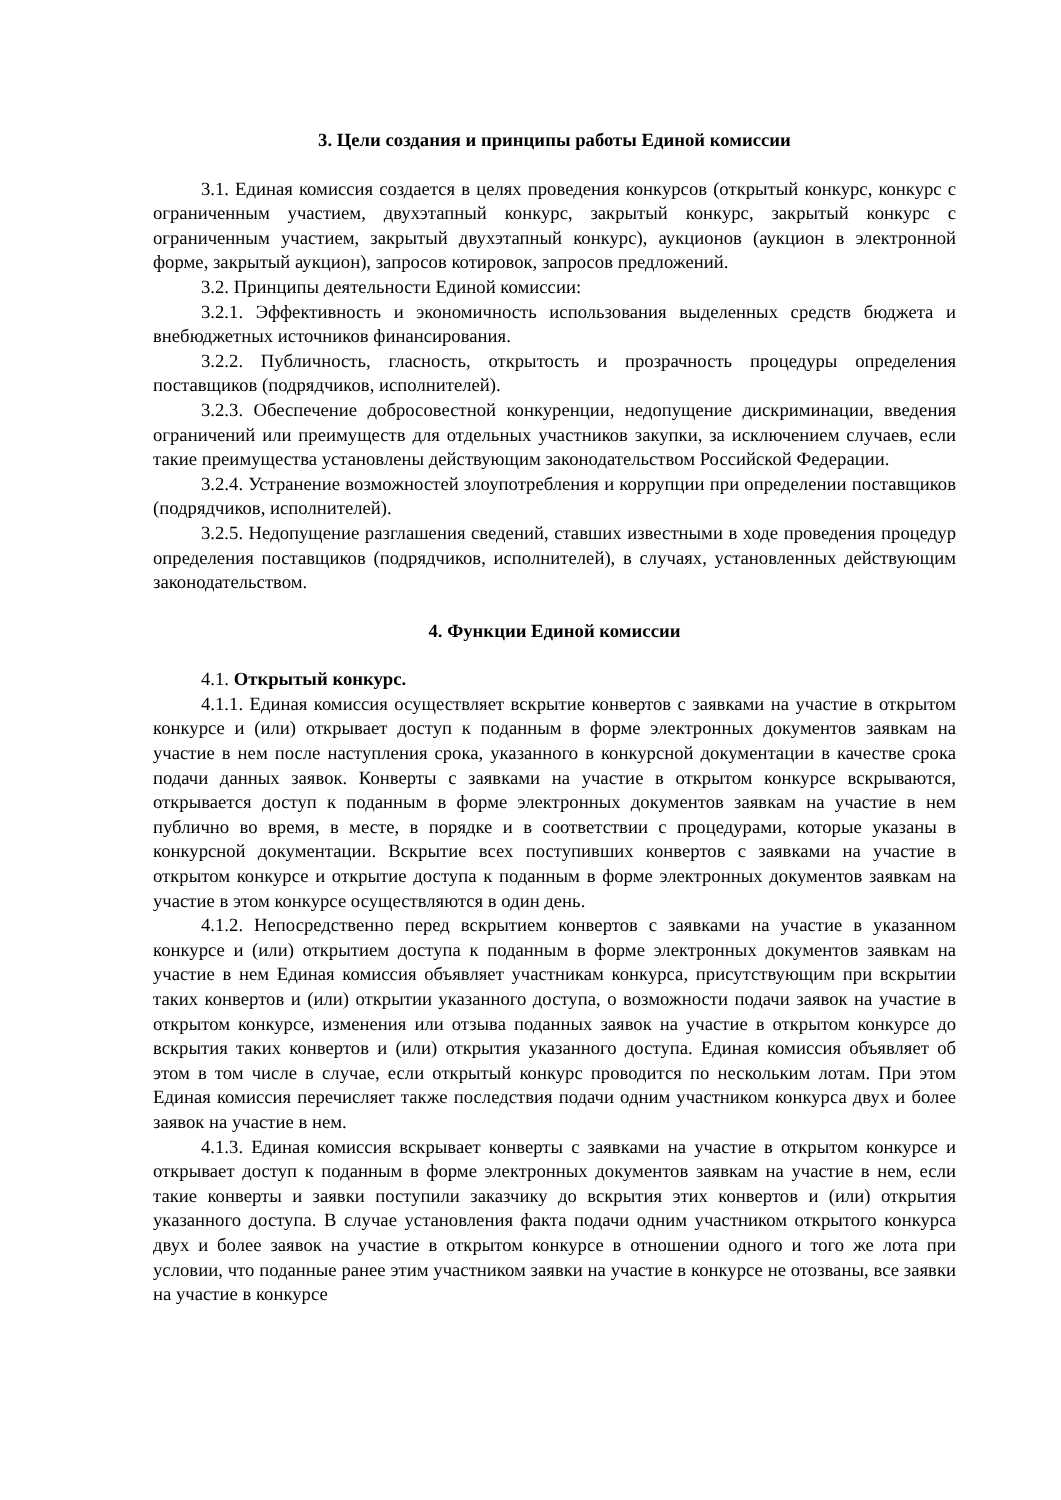3. Цели создания и принципы работы Единой комиссии
3.1. Единая комиссия создается в целях проведения конкурсов (открытый конкурс, конкурс с ограниченным участием, двухэтапный конкурс, закрытый конкурс, закрытый конкурс с ограниченным участием, закрытый двухэтапный конкурс), аукционов (аукцион в электронной форме, закрытый аукцион), запросов котировок, запросов предложений.
3.2. Принципы деятельности Единой комиссии:
3.2.1. Эффективность и экономичность использования выделенных средств бюджета и внебюджетных источников финансирования.
3.2.2. Публичность, гласность, открытость и прозрачность процедуры определения поставщиков (подрядчиков, исполнителей).
3.2.3. Обеспечение добросовестной конкуренции, недопущение дискриминации, введения ограничений или преимуществ для отдельных участников закупки, за исключением случаев, если такие преимущества установлены действующим законодательством Российской Федерации.
3.2.4. Устранение возможностей злоупотребления и коррупции при определении поставщиков (подрядчиков, исполнителей).
3.2.5. Недопущение разглашения сведений, ставших известными в ходе проведения процедур определения поставщиков (подрядчиков, исполнителей), в случаях, установленных действующим законодательством.
4. Функции Единой комиссии
4.1. Открытый конкурс.
4.1.1. Единая комиссия осуществляет вскрытие конвертов с заявками на участие в открытом конкурсе и (или) открывает доступ к поданным в форме электронных документов заявкам на участие в нем после наступления срока, указанного в конкурсной документации в качестве срока подачи данных заявок. Конверты с заявками на участие в открытом конкурсе вскрываются, открывается доступ к поданным в форме электронных документов заявкам на участие в нем публично во время, в месте, в порядке и в соответствии с процедурами, которые указаны в конкурсной документации. Вскрытие всех поступивших конвертов с заявками на участие в открытом конкурсе и открытие доступа к поданным в форме электронных документов заявкам на участие в этом конкурсе осуществляются в один день.
4.1.2. Непосредственно перед вскрытием конвертов с заявками на участие в указанном конкурсе и (или) открытием доступа к поданным в форме электронных документов заявкам на участие в нем Единая комиссия объявляет участникам конкурса, присутствующим при вскрытии таких конвертов и (или) открытии указанного доступа, о возможности подачи заявок на участие в открытом конкурсе, изменения или отзыва поданных заявок на участие в открытом конкурсе до вскрытия таких конвертов и (или) открытия указанного доступа. Единая комиссия объявляет об этом в том числе в случае, если открытый конкурс проводится по нескольким лотам. При этом Единая комиссия перечисляет также последствия подачи одним участником конкурса двух и более заявок на участие в нем.
4.1.3. Единая комиссия вскрывает конверты с заявками на участие в открытом конкурсе и открывает доступ к поданным в форме электронных документов заявкам на участие в нем, если такие конверты и заявки поступили заказчику до вскрытия этих конвертов и (или) открытия указанного доступа. В случае установления факта подачи одним участником открытого конкурса двух и более заявок на участие в открытом конкурсе в отношении одного и того же лота при условии, что поданные ранее этим участником заявки на участие в конкурсе не отозваны, все заявки на участие в конкурсе